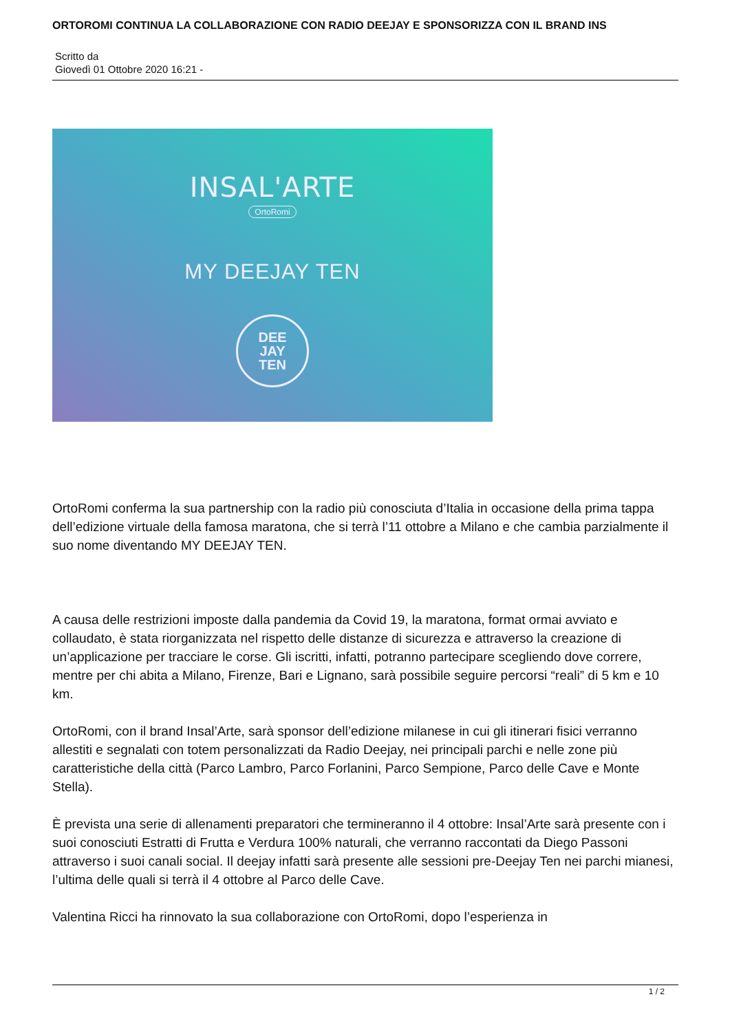ORTOROMI CONTINUA LA COLLABORAZIONE CON RADIO DEEJAY E SPONSORIZZA CON IL BRAND INS
Scritto da
Giovedì 01 Ottobre 2020 16:21 -
INSAL'ARTE
OrtoRomi
MY DEEJAY TEN
DEE
JAY
TEN
OrtoRomi conferma la sua partnership con la radio più conosciuta d’Italia in occasione della prima tappa dell’edizione virtuale della famosa maratona, che si terrà l’11 ottobre a Milano e che cambia parzialmente il suo nome diventando MY DEEJAY TEN.
A causa delle restrizioni imposte dalla pandemia da Covid 19, la maratona, format ormai avviato e collaudato, è stata riorganizzata nel rispetto delle distanze di sicurezza e attraverso la creazione di un’applicazione per tracciare le corse. Gli iscritti, infatti, potranno partecipare scegliendo dove correre, mentre per chi abita a Milano, Firenze, Bari e Lignano, sarà possibile seguire percorsi “reali” di 5 km e 10 km.
OrtoRomi, con il brand Insal’Arte, sarà sponsor dell’edizione milanese in cui gli itinerari fisici verranno allestiti e segnalati con totem personalizzati da Radio Deejay, nei principali parchi e nelle zone più caratteristiche della città (Parco Lambro, Parco Forlanini, Parco Sempione, Parco delle Cave e Monte Stella).
È prevista una serie di allenamenti preparatori che termineranno il 4 ottobre: Insal’Arte sarà presente con i suoi conosciuti Estratti di Frutta e Verdura 100% naturali, che verranno raccontati da Diego Passoni attraverso i suoi canali social. Il deejay infatti sarà presente alle sessioni pre-Deejay Ten nei parchi mianesi, l’ultima delle quali si terrà il 4 ottobre al Parco delle Cave.
Valentina Ricci ha rinnovato la sua collaborazione con OrtoRomi, dopo l’esperienza in
1 / 2